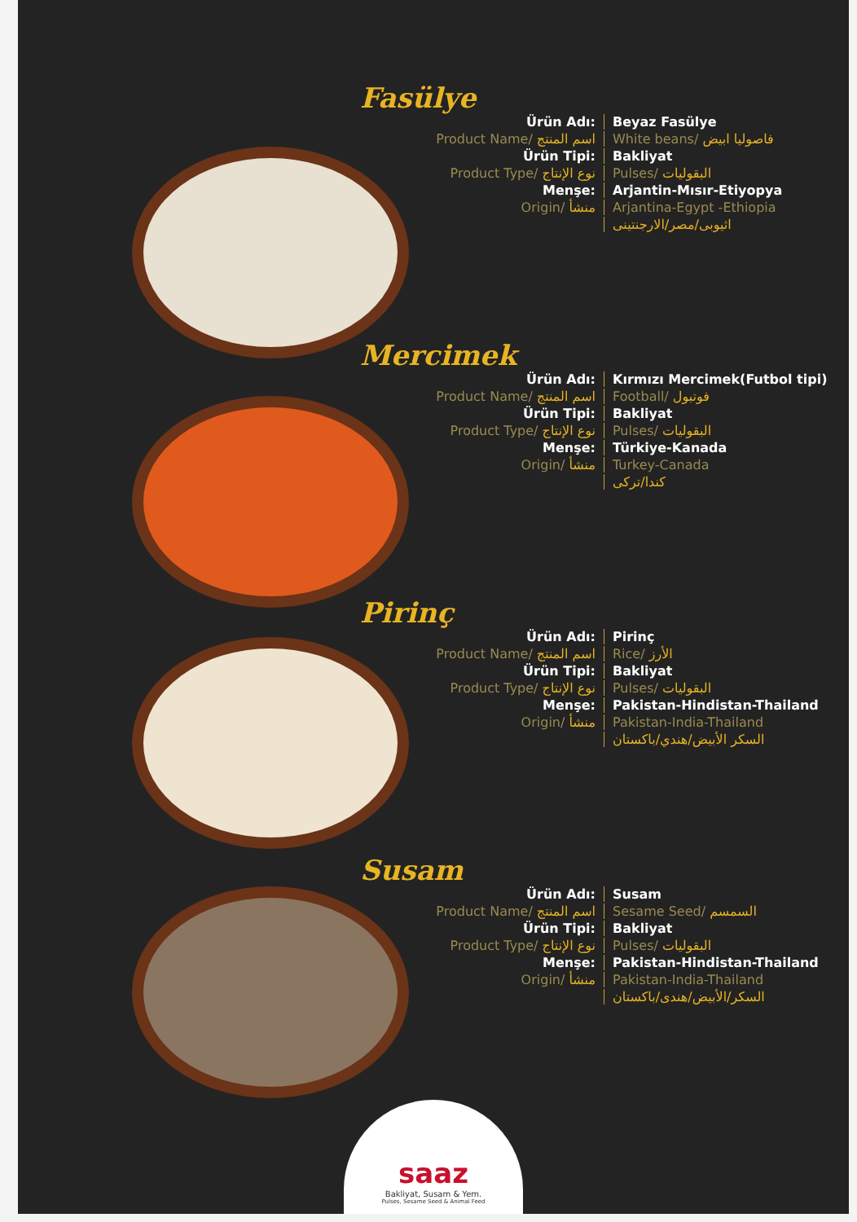Fasülye
Ürün Adı:
Beyaz Fasülye
Product Name/ اسم المنتج
White beans/ فاصوليا ابيض
Ürün Tipi:
Bakliyat
Product Type/ نوع الإنتاج
Pulses/ البقوليات
Menşe:
Arjantin-Mısır-Etiyopya
Origin/ منشأ
Arjantina-Egypt -Ethiopia
اثيوبى/مصر/الارجنتينى
Mercimek
Ürün Adı:
Kırmızı Mercimek(Futbol tipi)
Product Name/ اسم المنتج
Football/ فوتبول
Ürün Tipi:
Bakliyat
Product Type/ نوع الإنتاج
Pulses/ البقوليات
Menşe:
Türkiye-Kanada
Origin/ منشأ
Turkey-Canada
كندا/تركى
Pirinç
Ürün Adı:
Pirinç
Product Name/ اسم المنتج
Rice/ الأرز
Ürün Tipi:
Bakliyat
Product Type/ نوع الإنتاج
Pulses/ البقوليات
Menşe:
Pakistan-Hindistan-Thailand
Origin/ منشأ
Pakistan-India-Thailand
السكر الأبيض/هندي/باكستان
Susam
Ürün Adı:
Susam
Product Name/ اسم المنتج
Sesame Seed/ السمسم
Ürün Tipi:
Bakliyat
Product Type/ نوع الإنتاج
Pulses/ البقوليات
Menşe:
Pakistan-Hindistan-Thailand
Origin/ منشأ
Pakistan-India-Thailand
السكر/الأبيض/هندى/باكستان
saaz
Bakliyat, Susam & Yem.
Pulses, Sesame Seed & Animal Feed